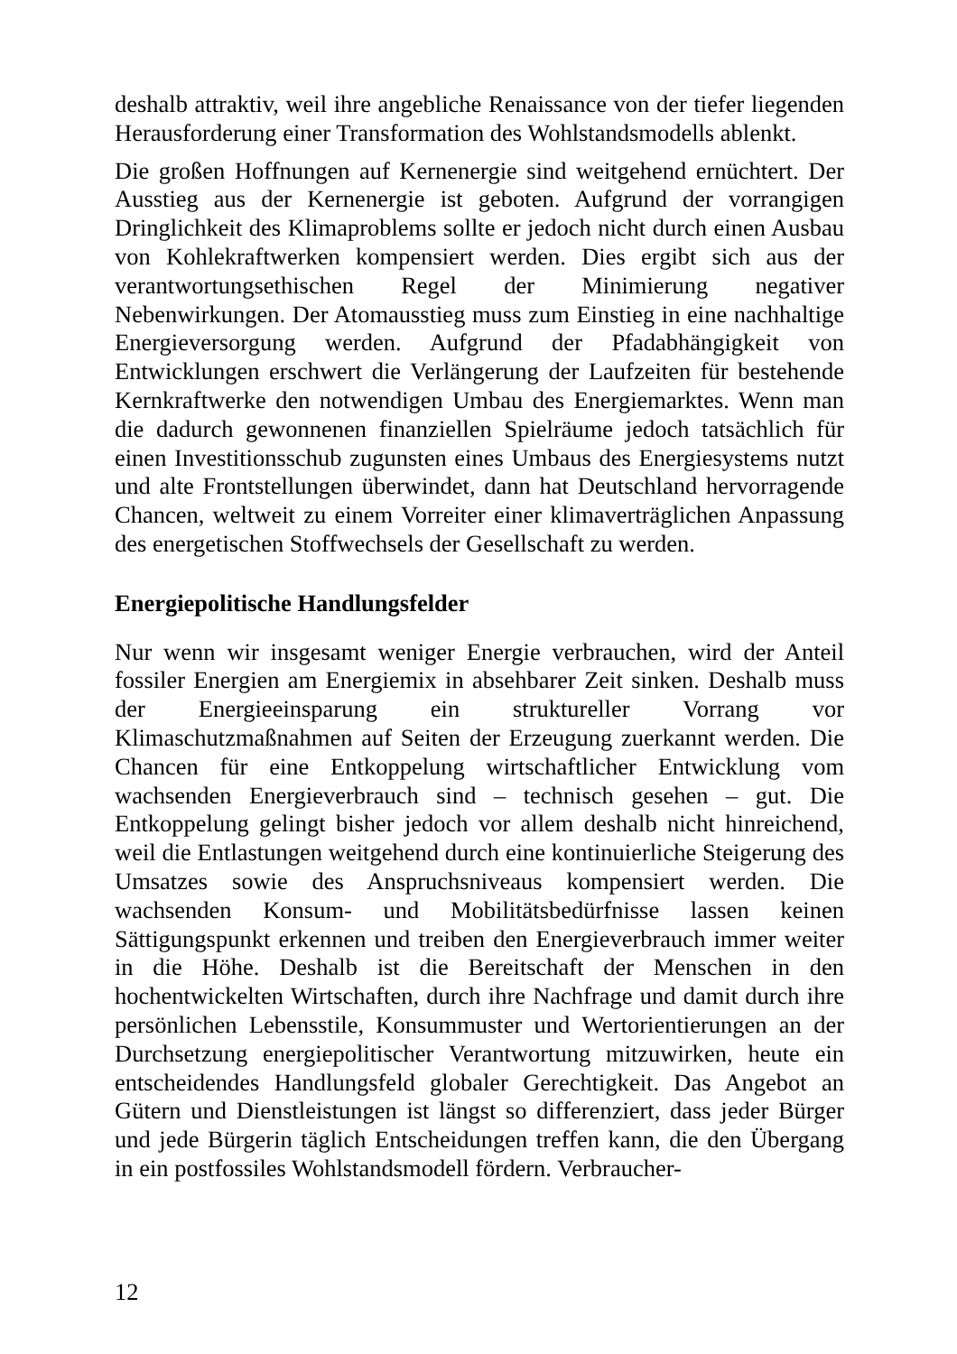deshalb attraktiv, weil ihre angebliche Renaissance von der tiefer liegenden Herausforderung einer Transformation des Wohlstandsmodells ablenkt.
Die großen Hoffnungen auf Kernenergie sind weitgehend ernüchtert. Der Ausstieg aus der Kernenergie ist geboten. Aufgrund der vorrangigen Dringlichkeit des Klimaproblems sollte er jedoch nicht durch einen Ausbau von Kohlekraftwerken kompensiert werden. Dies ergibt sich aus der verantwortungsethischen Regel der Minimierung negativer Nebenwirkungen. Der Atomausstieg muss zum Einstieg in eine nachhaltige Energieversorgung werden. Aufgrund der Pfadabhängigkeit von Entwicklungen erschwert die Verlängerung der Laufzeiten für bestehende Kernkraftwerke den notwendigen Umbau des Energiemarktes. Wenn man die dadurch gewonnenen finanziellen Spielräume jedoch tatsächlich für einen Investitionsschub zugunsten eines Umbaus des Energiesystems nutzt und alte Frontstellungen überwindet, dann hat Deutschland hervorragende Chancen, weltweit zu einem Vorreiter einer klimaverträglichen Anpassung des energetischen Stoffwechsels der Gesellschaft zu werden.
Energiepolitische Handlungsfelder
Nur wenn wir insgesamt weniger Energie verbrauchen, wird der Anteil fossiler Energien am Energiemix in absehbarer Zeit sinken. Deshalb muss der Energieeinsparung ein struktureller Vorrang vor Klimaschutzmaßnahmen auf Seiten der Erzeugung zuerkannt werden. Die Chancen für eine Entkoppelung wirtschaftlicher Entwicklung vom wachsenden Energieverbrauch sind – technisch gesehen – gut. Die Entkoppelung gelingt bisher jedoch vor allem deshalb nicht hinreichend, weil die Entlastungen weitgehend durch eine kontinuierliche Steigerung des Umsatzes sowie des Anspruchsniveaus kompensiert werden. Die wachsenden Konsum- und Mobilitätsbedürfnisse lassen keinen Sättigungspunkt erkennen und treiben den Energieverbrauch immer weiter in die Höhe. Deshalb ist die Bereitschaft der Menschen in den hochentwickelten Wirtschaften, durch ihre Nachfrage und damit durch ihre persönlichen Lebensstile, Konsummuster und Wertorientierungen an der Durchsetzung energiepolitischer Verantwortung mitzuwirken, heute ein entscheidendes Handlungsfeld globaler Gerechtigkeit. Das Angebot an Gütern und Dienstleistungen ist längst so differenziert, dass jeder Bürger und jede Bürgerin täglich Entscheidungen treffen kann, die den Übergang in ein postfossiles Wohlstandsmodell fördern. Verbraucher-
12